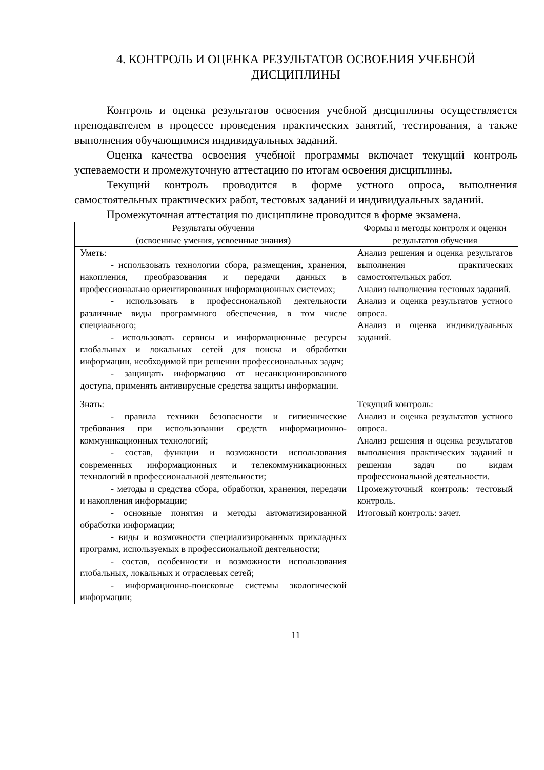4. КОНТРОЛЬ И ОЦЕНКА РЕЗУЛЬТАТОВ ОСВОЕНИЯ УЧЕБНОЙ
ДИСЦИПЛИНЫ
Контроль и оценка результатов освоения учебной дисциплины осуществляется преподавателем в процессе проведения практических занятий, тестирования, а также выполнения обучающимися индивидуальных заданий.
Оценка качества освоения учебной программы включает текущий контроль успеваемости и промежуточную аттестацию по итогам освоения дисциплины.
Текущий контроль проводится в форме устного опроса, выполнения самостоятельных практических работ, тестовых заданий и индивидуальных заданий.
Промежуточная аттестация по дисциплине проводится в форме экзамена.
| Результаты обучения (освоенные умения, усвоенные знания) | Формы и методы контроля и оценки результатов обучения |
| --- | --- |
| Уметь: - использовать технологии сбора, размещения, хранения, накопления, преобразования и передачи данных в профессионально ориентированных информационных системах; - использовать в профессиональной деятельности различные виды программного обеспечения, в том числе специального; - использовать сервисы и информационные ресурсы глобальных и локальных сетей для поиска и обработки информации, необходимой при решении профессиональных задач; - защищать информацию от несанкционированного доступа, применять антивирусные средства защиты информации. | Анализ решения и оценка результатов выполнения практических самостоятельных работ. Анализ выполнения тестовых заданий. Анализ и оценка результатов устного опроса. Анализ и оценка индивидуальных заданий. |
| Знать: - правила техники безопасности и гигиенические требования при использовании средств информационно-коммуникационных технологий; - состав, функции и возможности использования современных информационных и телекоммуникационных технологий в профессиональной деятельности; - методы и средства сбора, обработки, хранения, передачи и накопления информации; - основные понятия и методы автоматизированной обработки информации; - виды и возможности специализированных прикладных программ, используемых в профессиональной деятельности; - состав, особенности и возможности использования глобальных, локальных и отраслевых сетей; - информационно-поисковые системы экологической информации; | Текущий контроль: Анализ и оценка результатов устного опроса. Анализ решения и оценка результатов выполнения практических заданий и решения задач по видам профессиональной деятельности. Промежуточный контроль: тестовый контроль. Итоговый контроль: зачет. |
11